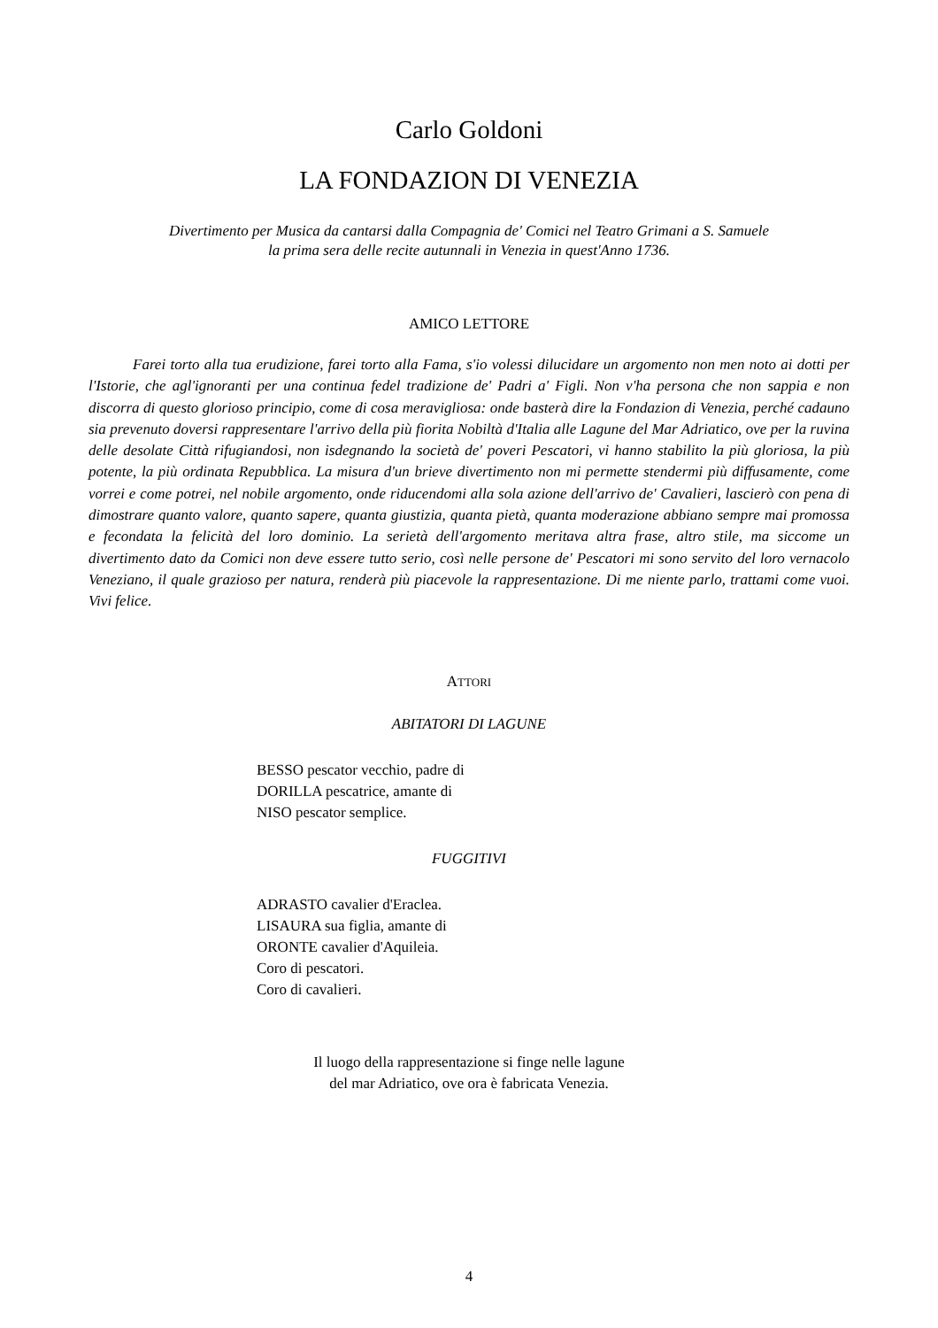Carlo Goldoni
LA FONDAZION DI VENEZIA
Divertimento per Musica da cantarsi dalla Compagnia de' Comici nel Teatro Grimani a S. Samuele
la prima sera delle recite autunnali in Venezia in quest'Anno 1736.
AMICO LETTORE
Farei torto alla tua erudizione, farei torto alla Fama, s'io volessi dilucidare un argomento non men noto ai dotti per l'Istorie, che agl'ignoranti per una continua fedel tradizione de' Padri a' Figli. Non v'ha persona che non sappia e non discorra di questo glorioso principio, come di cosa meravigliosa: onde basterà dire la Fondazion di Venezia, perché cadauno sia prevenuto doversi rappresentare l'arrivo della più fiorita Nobiltà d'Italia alle Lagune del Mar Adriatico, ove per la ruvina delle desolate Città rifugiandosi, non isdegnando la società de' poveri Pescatori, vi hanno stabilito la più gloriosa, la più potente, la più ordinata Repubblica. La misura d'un brieve divertimento non mi permette stendermi più diffusamente, come vorrei e come potrei, nel nobile argomento, onde riducendomi alla sola azione dell'arrivo de' Cavalieri, lascierò con pena di dimostrare quanto valore, quanto sapere, quanta giustizia, quanta pietà, quanta moderazione abbiano sempre mai promossa e fecondata la felicità del loro dominio. La serietà dell'argomento meritava altra frase, altro stile, ma siccome un divertimento dato da Comici non deve essere tutto serio, così nelle persone de' Pescatori mi sono servito del loro vernacolo Veneziano, il quale grazioso per natura, renderà più piacevole la rappresentazione. Di me niente parlo, trattami come vuoi. Vivi felice.
ATTORI
ABITATORI DI LAGUNE
BESSO pescator vecchio, padre di
DORILLA pescatrice, amante di
NISO pescator semplice.
FUGGITIVI
ADRASTO cavalier d'Eraclea.
LISAURA sua figlia, amante di
ORONTE cavalier d'Aquileia.
Coro di pescatori.
Coro di cavalieri.
Il luogo della rappresentazione si finge nelle lagune
del mar Adriatico, ove ora è fabricata Venezia.
4